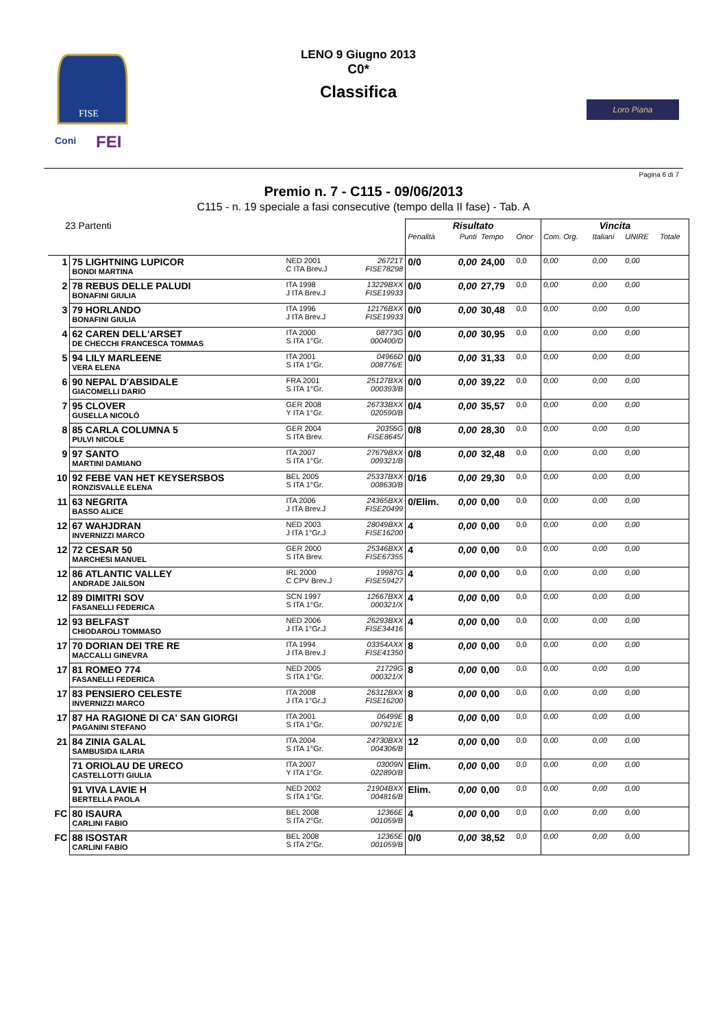FISE
Coni
FEI
LENO 9 Giugno 2013
C0*
Classifica
Loro Piana
Pagina 6 di 7
Premio n. 7 - C115 - 09/06/2013
C115 - n. 19 speciale a fasi consecutive (tempo della II fase) - Tab. A
| 23 Partenti | | | | | Risultato | | | | Vincita | | | |
| --- | --- | --- | --- | --- | --- | --- | --- | --- | --- | --- | --- | --- |
| | | | | | Penalità | Punti | Tempo | Onor | Com. Org. | Italiani | UNIRE | Totale |
| 1 | 75 LIGHTNING LUPICOR BONDI MARTINA | NED 2001 C ITA Brev.J | | 26721T FISE78298 | 0/0 | 0,00 | 24,00 | 0,0 | 0,00 | 0,00 | 0,00 | |
| 2 | 78 REBUS DELLE PALUDI BONAFINI GIULIA | ITA 1998 J ITA Brev.J | | 13229BXX FISE19933 | 0/0 | 0,00 | 27,79 | 0,0 | 0,00 | 0,00 | 0,00 | |
| 3 | 79 HORLANDO BONAFINI GIULIA | ITA 1996 J ITA Brev.J | | 12176BXX FISE19933 | 0/0 | 0,00 | 30,48 | 0,0 | 0,00 | 0,00 | 0,00 | |
| 4 | 62 CAREN DELL'ARSET DE CHECCHI FRANCESCA TOMMAS | ITA 2000 S ITA 1°Gr. | | 08773G 000400/D | 0/0 | 0,00 | 30,95 | 0,0 | 0,00 | 0,00 | 0,00 | |
| 5 | 94 LILY MARLEENE VERA ELENA | ITA 2001 S ITA 1°Gr. | | 04966D 008776/E | 0/0 | 0,00 | 31,33 | 0,0 | 0,00 | 0,00 | 0,00 | |
| 6 | 90 NEPAL D'ABSIDALE GIACOMELLI DARIO | FRA 2001 S ITA 1°Gr. | | 25127BXX 000393/B | 0/0 | 0,00 | 39,22 | 0,0 | 0,00 | 0,00 | 0,00 | |
| 7 | 95 CLOVER GUSELLA NICOLÒ | GER 2008 Y ITA 1°Gr. | | 26733BXX 020590/B | 0/4 | 0,00 | 35,57 | 0,0 | 0,00 | 0,00 | 0,00 | |
| 8 | 85 CARLA COLUMNA 5 PULVI NICOLE | GER 2004 S ITA Brev. | | 20356G FISE8645/ | 0/8 | 0,00 | 28,30 | 0,0 | 0,00 | 0,00 | 0,00 | |
| 9 | 97 SANTO MARTINI DAMIANO | ITA 2007 S ITA 1°Gr. | | 27679BXX 009321/B | 0/8 | 0,00 | 32,48 | 0,0 | 0,00 | 0,00 | 0,00 | |
| 10 | 92 FEBE VAN HET KEYSERSBOS RONZISVALLE ELENA | BEL 2005 S ITA 1°Gr. | | 25337BXX 008630/B | 0/16 | 0,00 | 29,30 | 0,0 | 0,00 | 0,00 | 0,00 | |
| 11 | 63 NEGRITA BASSO ALICE | ITA 2006 J ITA Brev.J | | 24365BXX FISE20499 | 0/Elim. | 0,00 | 0,00 | 0,0 | 0,00 | 0,00 | 0,00 | |
| 12 | 67 WAHJDRAN INVERNIZZI MARCO | NED 2003 J ITA 1°Gr.J | | 28049BXX FISE16200 | 4 | 0,00 | 0,00 | 0,0 | 0,00 | 0,00 | 0,00 | |
| 12 | 72 CESAR 50 MARCHESI MANUEL | GER 2000 S ITA Brev. | | 25346BXX FISE67355 | 4 | 0,00 | 0,00 | 0,0 | 0,00 | 0,00 | 0,00 | |
| 12 | 86 ATLANTIC VALLEY ANDRADE JAILSON | IRL 2000 C CPV Brev.J | | 19987G FISE59427 | 4 | 0,00 | 0,00 | 0,0 | 0,00 | 0,00 | 0,00 | |
| 12 | 89 DIMITRI SOV FASANELLI FEDERICA | SCN 1997 S ITA 1°Gr. | | 12667BXX 000321/X | 4 | 0,00 | 0,00 | 0,0 | 0,00 | 0,00 | 0,00 | |
| 12 | 93 BELFAST CHIODAROLI TOMMASO | NED 2006 J ITA 1°Gr.J | | 26293BXX FISE34416 | 4 | 0,00 | 0,00 | 0,0 | 0,00 | 0,00 | 0,00 | |
| 17 | 70 DORIAN DEI TRE RE MACCALLI GINEVRA | ITA 1994 J ITA Brev.J | | 03354AXX FISE41350 | 8 | 0,00 | 0,00 | 0,0 | 0,00 | 0,00 | 0,00 | |
| 17 | 81 ROMEO 774 FASANELLI FEDERICA | NED 2005 S ITA 1°Gr. | | 21729G 000321/X | 8 | 0,00 | 0,00 | 0,0 | 0,00 | 0,00 | 0,00 | |
| 17 | 83 PENSIERO CELESTE INVERNIZZI MARCO | ITA 2008 J ITA 1°Gr.J | | 26312BXX FISE16200 | 8 | 0,00 | 0,00 | 0,0 | 0,00 | 0,00 | 0,00 | |
| 17 | 87 HA RAGIONE DI CA' SAN GIORGI PAGANINI STEFANO | ITA 2001 S ITA 1°Gr. | | 06499E 007921/E | 8 | 0,00 | 0,00 | 0,0 | 0,00 | 0,00 | 0,00 | |
| 21 | 84 ZINIA GALAL SAMBUSIDA ILARIA | ITA 2004 S ITA 1°Gr. | | 24730BXX 004306/B | 12 | 0,00 | 0,00 | 0,0 | 0,00 | 0,00 | 0,00 | |
| | 71 ORIOLAU DE URECO CASTELLOTTI GIULIA | ITA 2007 Y ITA 1°Gr. | | 03009N 022890/B | Elim. | 0,00 | 0,00 | 0,0 | 0,00 | 0,00 | 0,00 | |
| | 91 VIVA LAVIE H BERTELLA PAOLA | NED 2002 S ITA 1°Gr. | | 21904BXX 004816/B | Elim. | 0,00 | 0,00 | 0,0 | 0,00 | 0,00 | 0,00 | |
| FC | 80 ISAURA CARLINI FABIO | BEL 2008 S ITA 2°Gr. | | 12366E 001059/B | 4 | 0,00 | 0,00 | 0,0 | 0,00 | 0,00 | 0,00 | |
| FC | 88 ISOSTAR CARLINI FABIO | BEL 2008 S ITA 2°Gr. | | 12365E 001059/B | 0/0 | 0,00 | 38,52 | 0,0 | 0,00 | 0,00 | 0,00 | |